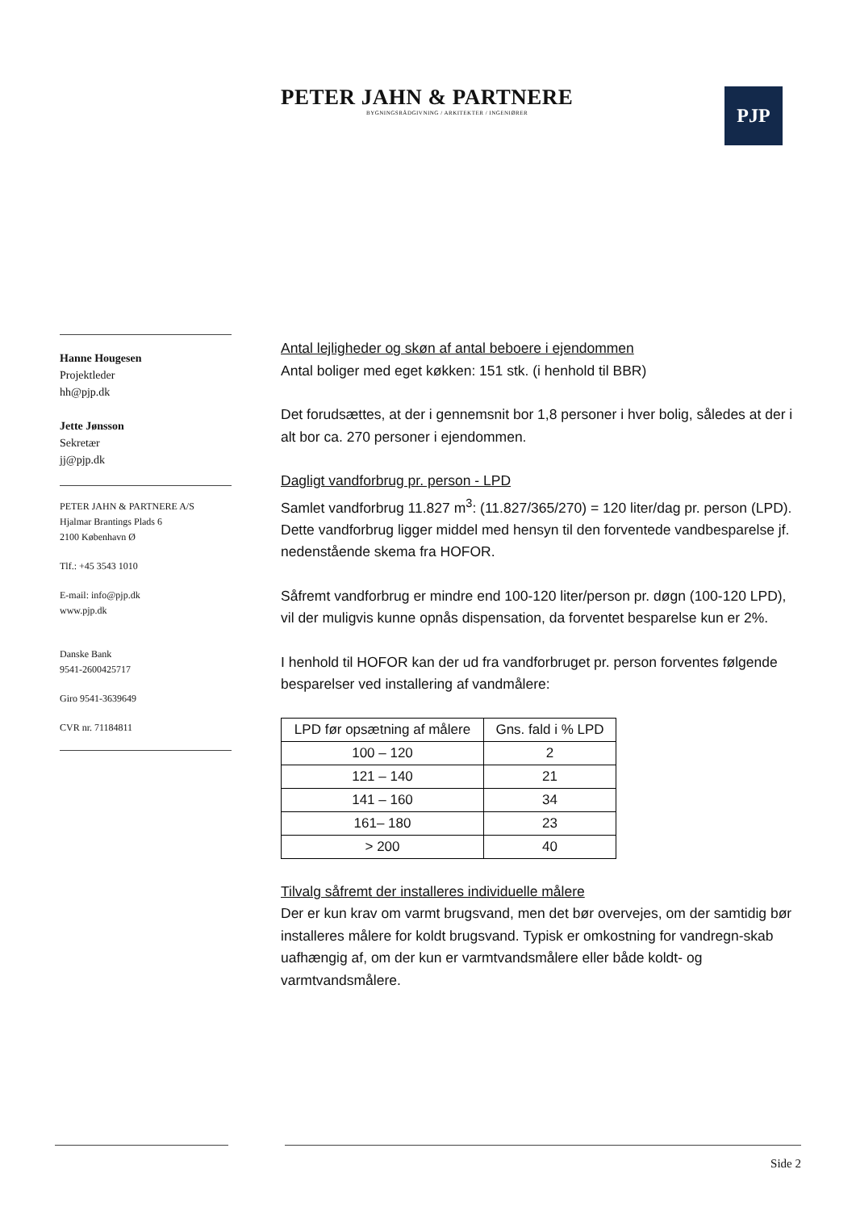PETER JAHN & PARTNERE
BYGNINGSRÅDGIVNING / ARKITEKTER / INGENIØRER
PJP
Hanne Hougesen
Projektleder
hh@pjp.dk
Jette Jønsson
Sekretær
jj@pjp.dk
PETER JAHN & PARTNERE A/S
Hjalmar Brantings Plads 6
2100 København Ø
Tlf.: +45 3543 1010
E-mail: info@pjp.dk
www.pjp.dk
Danske Bank
9541-2600425717
Giro 9541-3639649
CVR nr. 71184811
Antal lejligheder og skøn af antal beboere i ejendommen
Antal boliger med eget køkken: 151 stk. (i henhold til BBR)
Det forudsættes, at der i gennemsnit bor 1,8 personer i hver bolig, således at der i alt bor ca. 270 personer i ejendommen.
Dagligt vandforbrug pr. person - LPD
Samlet vandforbrug 11.827 m<sup>3</sup>: (11.827/365/270) = 120 liter/dag pr. person (LPD). Dette vandforbrug ligger middel med hensyn til den forventede vandbesparelse jf. nedenstående skema fra HOFOR.
Såfremt vandforbrug er mindre end 100-120 liter/person pr. døgn (100-120 LPD), vil der muligvis kunne opnås dispensation, da forventet besparelse kun er 2%.
I henhold til HOFOR kan der ud fra vandforbruget pr. person forventes følgende besparelser ved installering af vandmålere:
| LPD før opsætning af målere | Gns. fald i % LPD |
| --- | --- |
| 100 – 120 | 2 |
| 121 – 140 | 21 |
| 141 – 160 | 34 |
| 161– 180 | 23 |
| > 200 | 40 |
Tilvalg såfremt der installeres individuelle målere
Der er kun krav om varmt brugsvand, men det bør overvejes, om der samtidig bør installeres målere for koldt brugsvand. Typisk er omkostning for vandregn-skab uafhængig af, om der kun er varmtvandsmålere eller både koldt- og varmtvandsmålere.
Side 2